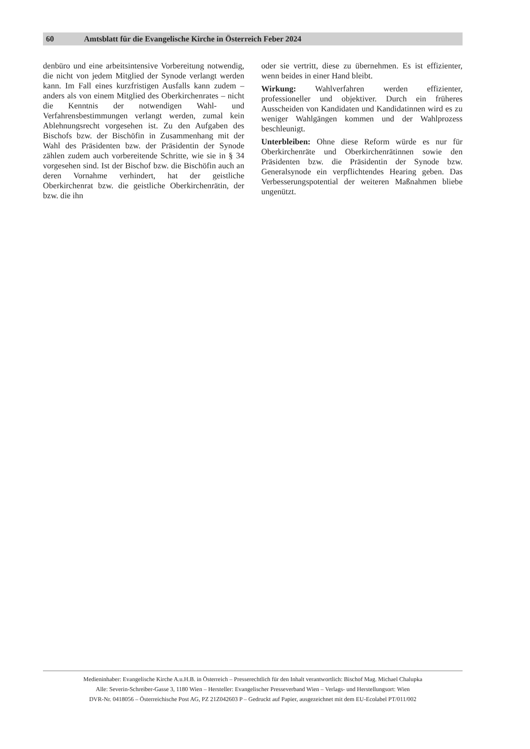60 Amtsblatt für die Evangelische Kirche in Österreich Feber 2024
denbüro und eine arbeitsintensive Vorbereitung notwendig, die nicht von jedem Mitglied der Synode verlangt werden kann. Im Fall eines kurzfristigen Ausfalls kann zudem – anders als von einem Mitglied des Oberkirchenrates – nicht die Kenntnis der notwendigen Wahl- und Verfahrensbestimmungen verlangt werden, zumal kein Ablehnungsrecht vorgesehen ist. Zu den Aufgaben des Bischofs bzw. der Bischöfin in Zusammenhang mit der Wahl des Präsidenten bzw. der Präsidentin der Synode zählen zudem auch vorbereitende Schritte, wie sie in § 34 vorgesehen sind. Ist der Bischof bzw. die Bischöfin auch an deren Vornahme verhindert, hat der geistliche Oberkirchenrat bzw. die geistliche Oberkirchenrätin, der bzw. die ihn
oder sie vertritt, diese zu übernehmen. Es ist effizienter, wenn beides in einer Hand bleibt.
Wirkung: Wahlverfahren werden effizienter, professioneller und objektiver. Durch ein früheres Ausscheiden von Kandidaten und Kandidatinnen wird es zu weniger Wahlgängen kommen und der Wahlprozess beschleunigt.
Unterbleiben: Ohne diese Reform würde es nur für Oberkirchenräte und Oberkirchenrätinnen sowie den Präsidenten bzw. die Präsidentin der Synode bzw. Generalsynode ein verpflichtendes Hearing geben. Das Verbesserungspotential der weiteren Maßnahmen bliebe ungenützt.
Medieninhaber: Evangelische Kirche A.u.H.B. in Österreich – Presserechtlich für den Inhalt verantwortlich: Bischof Mag. Michael Chalupka
Alle: Severin-Schreiber-Gasse 3, 1180 Wien – Hersteller: Evangelischer Presseverband Wien – Verlags- und Herstellungsort: Wien
DVR-Nr. 0418056 – Österreichische Post AG, PZ 21Z042603 P – Gedruckt auf Papier, ausgezeichnet mit dem EU-Ecolabel PT/011/002